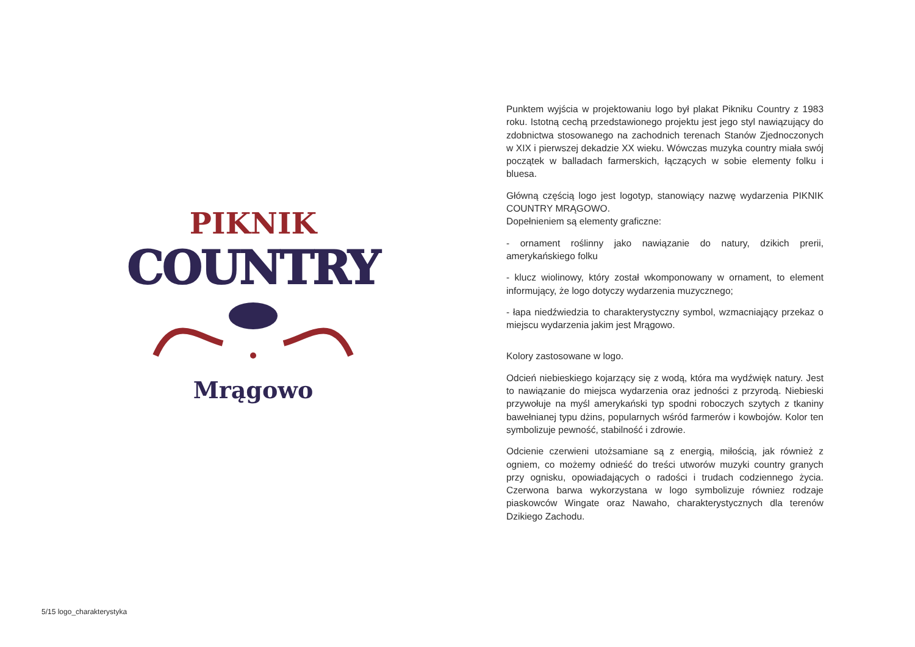PIKNIK
COUNTRY
Mrągowo
Punktem wyjścia w projektowaniu logo był plakat Pikniku Country z 1983 roku. Istotną cechą przedstawionego projektu jest jego styl nawiązujący do zdobnictwa stosowanego na zachodnich terenach Stanów Zjednoczonych w XIX i pierwszej dekadzie XX wieku. Wówczas muzyka country miała swój początek w balladach farmerskich, łączących w sobie elementy folku i bluesa.
Główną częścią logo jest logotyp, stanowiący nazwę wydarzenia PIKNIK COUNTRY MRĄGOWO.
Dopełnieniem są elementy graficzne:
- ornament roślinny jako nawiązanie do natury, dzikich prerii, amerykańskiego folku
- klucz wiolinowy, który został wkomponowany w ornament, to element informujący, że logo dotyczy wydarzenia muzycznego;
- łapa niedźwiedzia to charakterystyczny symbol, wzmacniający przekaz o miejscu wydarzenia jakim jest Mrągowo.
Kolory zastosowane w logo.
Odcień niebieskiego kojarzący się z wodą, która ma wydźwięk natury. Jest to nawiązanie do miejsca wydarzenia oraz jedności z przyrodą. Niebieski przywołuje na myśl amerykański typ spodni roboczych szytych z tkaniny bawełnianej typu dżins, popularnych wśród farmerów i kowbojów. Kolor ten symbolizuje pewność, stabilność i zdrowie.
Odcienie czerwieni utożsamiane są z energią, miłością, jak również z ogniem, co możemy odnieść do treści utworów muzyki country granych przy ognisku, opowiadających o radości i trudach codziennego życia. Czerwona barwa wykorzystana w logo symbolizuje równiez rodzaje piaskowców Wingate oraz Nawaho, charakterystycznych dla terenów Dzikiego Zachodu.
5/15 logo_charakterystyka